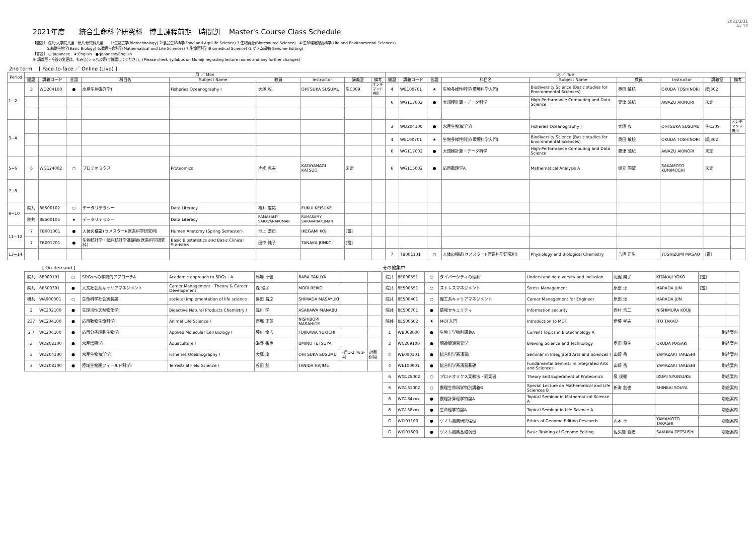2021年度　　統合生命科学研究科　博士課程前期　時間割　 Master's Course Class Schedule
2021/3/31
4 / 12
【開設】 院共:大学院共通　研共:研究科共通　　1:生物工学(Biotechnology) 2:食品生命科学(Food and AgriLife Science) 3:生物資源(Bioresource Science)　4:生命環境総合科学(Life and Environmental Sciences)
　　　　5:基礎生物学(Basic Biology) 6:数理生命科学(Mathematical and Life Sciences) 7:生命医科学(Biomedical Science) G:ゲノム編集(Genome Editing)
【言語】　○:Japanese　★:English　●:Japanese/English
※ 講義室・今後の変更は、もみじ(シラバス等)で確認してください。(Please check syllabus on Momiji regrading lecture rooms and any further changes)
2nd term　 [ Face-to-face ／ Online (Live) ]
| Period | 月 ／ Mon | | | | | | | | | 火 ／ Tue | | | | | | | | |
| --- | --- | --- | --- | --- | --- | --- | --- | --- | --- | --- | --- | --- | --- | --- | --- | --- | --- | --- |
| | 開設 | 講義コード | 言語 | 科目名 | Subject Name | 教員 | Instructor | 講義室 | 備考 | 開設 | 講義コード | 言語 | 科目名 | Subject Name | 教員 | Instructor | 講義室 | 備考 |
| 1−2 | 3 | WD204100 | ● | 水産生物海洋学Ⅰ | Fisheries Oceanography I | 大塚 攻 | OHTSUKA SUSUMU | 生C309 | オンデマンド併用 | 4 | WE100701 | ★ | 生物多様性科学(環境科学入門) | Biodiversity Science (Basic studies for Environmental Sciences) | 奥田 敏統 | OKUDA TOSHINORI | 総J302 | |
| | | | | | | | | | | 6 | WG117002 | ● | 大規模計算・データ科学 | High-Performance Computing and Data Science | 粟津 暁紀 | AWAZU AKINORI | 未定 | |
| 3−4 | | | | | | | | | | 3 | WD204100 | ● | 水産生物海洋学Ⅰ | Fisheries Oceanography I | 大塚 攻 | OHTSUKA SUSUMU | 生C309 | オンデマンド併用 |
| | | | | | | | | | | 4 | WE100701 | ★ | 生物多様性科学(環境科学入門) | Biodiversity Science (Basic studies for Environmental Sciences) | 奥田 敏統 | OKUDA TOSHINORI | 総J302 | |
| | | | | | | | | | | 6 | WG117002 | ● | 大規模計算・データ科学 | High-Performance Computing and Data Science | 粟津 暁紀 | AWAZU AKINORI | 未定 | |
| 5−6 | 6 | WG124002 | ○ | プロテオミクス | Proteomics | 片柳 克夫 | KATAYANAGI KATSUO | 未定 | | 6 | WG115002 | ● | 応用数理学A | Mathematical Analysis A | 坂元 国望 | SAKAMOTO KUNIMOCHI | 未定 | |
| 7−8 | | | | | | | | | | | | | | | | | | |
| 9−10 | 院共 | 8E500102 | ○ | データリテラシー | Data Literacy | 福井 敬祐 | FUKUI KEISUKE | | | | | | | | | | | |
| | 院共 | 8E500105 | ★ | データリテラシー | Data Literacy | RAMASAMY SARAVANAKUMAR | RAMASAMY SARAVANAKUMAR | | | | | | | | | | | |
| 11−12 | 7 | TB001001 | ● | 人体の構造(セメスター)(医系科学研究科) | Human Anatomy (Spring Semester) | 池上 浩司 | IKEGAMI KOJI | [霞] | | | | | | | | | | |
| | 7 | TB001701 | ● | 生物統計学・臨床統計学基礎論(医系科学研究科) | Basic Biostatistics and Basic Clinical Statistics | 田中 純子 | TANAKA JUNKO | [霞] | | | | | | | | | | |
| 13−14 | | | | | | | | | | 7 | TB001101 | ○ | 人体の機能(セメスター)(医系科学研究科) | Physiology and Biological Chemistry | 吉栖 正生 | YOSHIZUMI MASAO | [霞] | |
　　　　[ On-demand ]
| 院共 | 8E000191 | ○ | SDGsへの学問的アプローチA | Academic approach to SDGs - A | 馬場 卓也 | BABA TAKUYA | | |
| 院共 | 8E500391 | ● | 人文社会系キャリアマネジメント | Career Management - Theory & Career Development | 森 玲子 | MORI REIKO | | |
| 研共 | WA000301 | ○ | 生命科学社会実装論 | societal implementation of life science | 島田 昌之 | SHIMADA MASAYUKI | | |
| 2 | WC202100 | ● | 生理活性天然物化学Ⅰ | Bioactive Natural Products Chemistry I | 浅川 学 | ASAKAWA MANABU | | |
| 237 | WC204100 | ● | 応用動物生命科学Ⅰ | Animal Life Science I | 西堀 正英 | NISHIBORI MASAHIDE | | |
| 2 7 | WC206100 | ● | 応用分子細胞生物学Ⅰ | Applied Molecular Cell Biology I | 藤川 愉吉 | FUJIKAWA YUKICHI | | |
| 3 | WD202100 | ● | 水産増殖学Ⅰ | Aquaculture I | 海野 徹也 | UMINO TETSUYA | | |
| 3 | WD204100 | ● | 水産生物海洋学Ⅰ | Fisheries Oceanography I | 大塚 攻 | OHTSUKA SUSUMU | (月1-2, 火3-4) | 対面併用 |
| 3 | WD208100 | ● | 陸域生物圏フィールド科学Ⅰ | Terrestrial Field Science I | 谷田 創 | TANIDA HAJIME | | |
その他集中
| 院共 | 8E000551 | ○ | ダイバーシティの理解 | Understanding diversity and Inclusion | 北梶 陽子 | KITAKAJI YOKO | [霞] | |
| 院共 | 8E500551 | ○ | ストレスマネジメント | Stress Management | 原田 淳 | HARADA JUN | [霞] | |
| 院共 | 8E500401 | ○ | 理工系キャリアマネジメント | Career Management for Engineer | 原田 淳 | HARADA JUN | | |
| 院共 | 8E500701 | ● | 情報セキュリティ | Information security | 西村 浩二 | NISHIMURA KOUJI | | |
| 院共 | 8E500602 | ★ | MOT入門 | Introduction to MOT | 伊藤 孝夫 | ITO TAKAO | | |
| 1 | WB008000 | ● | 生物工学特別講義A | Current Topics in Biotechnology A | | | 別途案内 | |
| 2 | WC209100 | ● | 醸造資源開発学 | Brewing Science and Technology | 奥田 将生 | OKUDA MASAKI | 別途案内 | |
| 4 | WE000101 | ● | 総合科学系演習Ⅰ | Seminar in Integrated Arts and Sciences I | 山崎 岳 | YAMAZAKI TAKESHI | 別途案内 | |
| 4 | WE100901 | ● | 総合科学系演習基礎 | Fundamental Seminar in Integrated Arts and Sciences | 山崎 岳 | YAMAZAKI TAKESHI | 別途案内 | |
| 6 | WG125002 | ○ | プロテオミクス実験法・同実習 | Theory and Experiment of Proteomics | 泉 俊輔 | IZUMI SYUNSUKE | 別途案内 | |
| 6 | WG131002 | ○ | 数理生命科学特別講義B | Special Lecture on Mathematical and Life Sciences B | 新海 創也 | SHINKAI SOUYA | 別途案内 | |
| 6 | WG134xxx | ● | 数理計算理学特論A | Topical Seminar in Mathematical Science A | | | 別途案内 | |
| 6 | WG138xxx | ● | 生命理学特論A | Topical Seminar in Life Science A | | | 別途案内 | |
| G | WI101100 | ● | ゲノム編集研究倫理 | Ethics of Genome Editing Research | 山本 卓 | YAMAMOTO TAKASHI | 別途案内 | |
| G | WI101600 | ● | ゲノム編集基礎演習 | Basic Training of Genome Editing | 佐久間 哲史 | SAKUMA TETSUSHI | 別途案内 | |